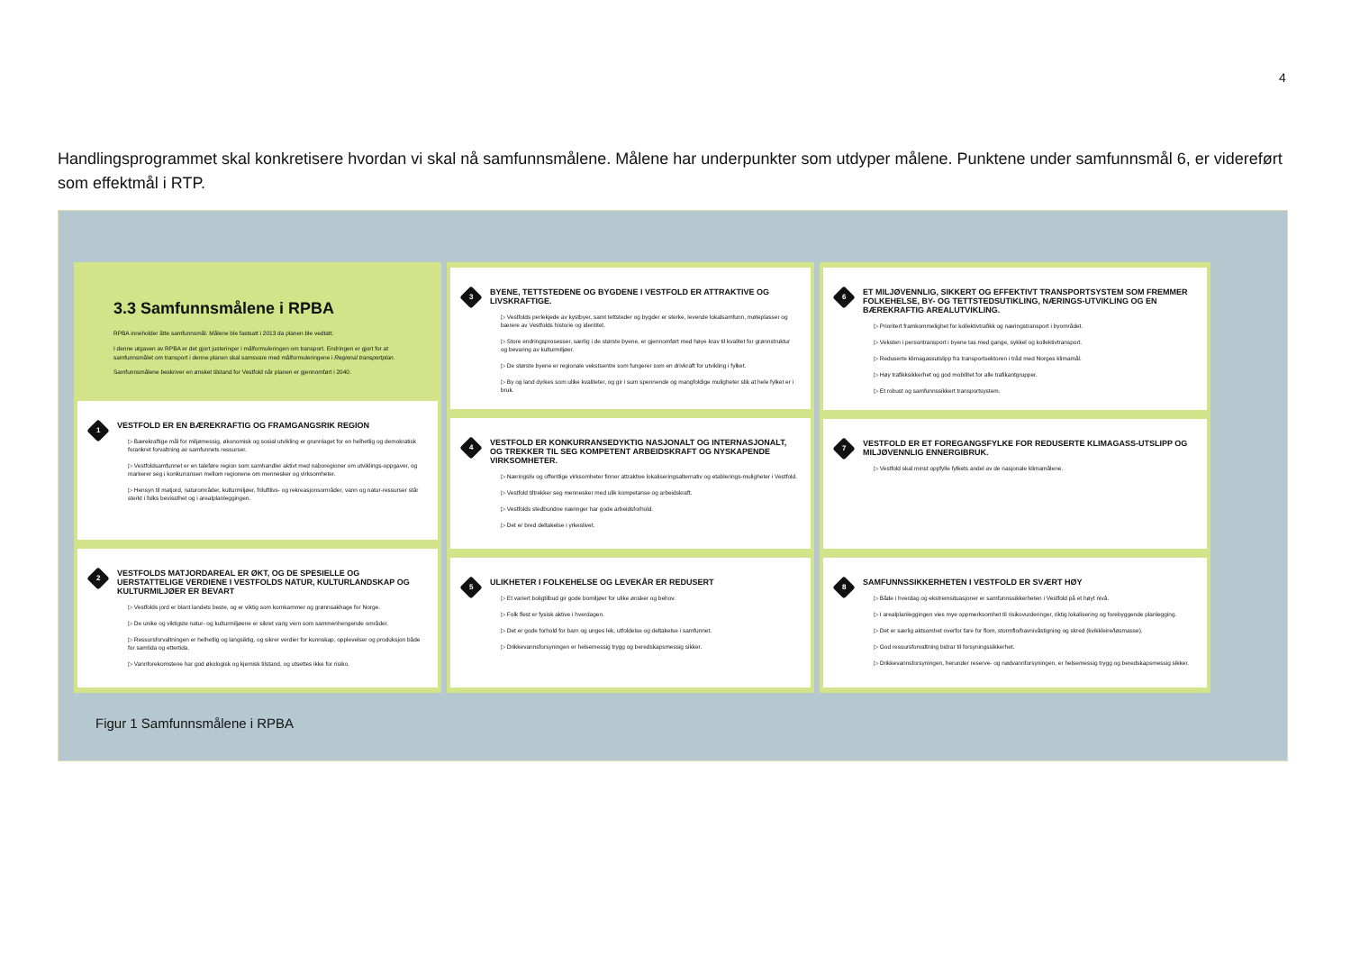4
Handlingsprogrammet skal konkretisere hvordan vi skal nå samfunnsmålene. Målene har underpunkter som utdyper målene. Punktene under samfunnsmål 6, er videreført som effektmål i RTP.
3.3 Samfunnsmålene i RPBA
RPBA inneholder åtte samfunnsmål. Målene ble fastsatt i 2013 da planen ble vedtatt.
I denne utgaven av RPBA er det gjort justeringer i målformuleringen om transport. Endringen er gjort for at samfunnsmålet om transport i denne planen skal samsvare med målformuleringene i Regional transportplan.
Samfunnsmålene beskriver en ønsket tilstand for Vestfold når planen er gjennomført i 2040.
1
VESTFOLD ER EN BÆREKRAFTIG OG FRAMGANGSRIK REGION
▷ Bærekraftige mål for miljømessig, økonomisk og sosial utvikling er grunnlaget for en helhetlig og demokratisk forankret forvaltning av samfunnets ressurser.
▷ Vestfoldsamfunnet er en taleføre region som samhandler aktivt med naboregioner om utviklings-oppgaver, og markerer seg i konkurransen mellom regionene om mennesker og virksomheter.
▷ Hensyn til matjord, naturområder, kulturmiljøer, friluftlivs- og rekreasjonsområder, vann og natur-ressurser står sterkt i folks bevissthet og i arealplanleggingen.
2
VESTFOLDS MATJORDAREAL ER ØKT, OG DE SPESIELLE OG UERSTATTELIGE VERDIENE I VESTFOLDS NATUR, KULTURLANDSKAP OG KULTURMILJØER ER BEVART
▷ Vestfolds jord er blant landets beste, og er viktig som kornkammer og grønnsakhage for Norge.
▷ De unike og viktigste natur- og kulturmiljøene er sikret varig vern som sammenhengende områder.
▷ Ressursforvaltningen er helhetlig og langsiktig, og sikrer verdier for kunnskap, opplevelser og produksjon både for samtida og ettertida.
▷ Vannforekomstene har god økologisk og kjemisk tilstand, og utsettes ikke for risiko.
3
BYENE, TETTSTEDENE OG BYGDENE I VESTFOLD ER ATTRAKTIVE OG LIVSKRAFTIGE.
▷ Vestfolds perlekjede av kystbyer, samt tettsteder og bygder er sterke, levende lokalsamfunn, møteplasser og bærere av Vestfolds historie og identitet.
▷ Store endringsprosesser, særlig i de største byene, er gjennomført med høye krav til kvalitet for grønnstruktur og bevaring av kulturmiljøer.
▷ De største byene er regionale vekstsentre som fungerer som en drivkraft for utvikling i fylket.
▷ By og land dyrkes som ulike kvaliteter, og gir i sum spennende og mangfoldige muligheter slik at hele fylket er i bruk.
4
VESTFOLD ER KONKURRANSEDYKTIG NASJONALT OG INTERNASJONALT, OG TREKKER TIL SEG KOMPETENT ARBEIDSKRAFT OG NYSKAPENDE VIRKSOMHETER.
▷ Næringsliv og offentlige virksomheter finner attraktive lokaliseringsalternativ og etablerings-muligheter i Vestfold.
▷ Vestfold tiltrekker seg mennesker med ulik kompetanse og arbeidskraft.
▷ Vestfolds stedbundne næringer har gode arbeidsforhold.
▷ Det er bred deltakelse i yrkeslivet.
5
ULIKHETER I FOLKEHELSE OG LEVEKÅR ER REDUSERT
▷ Et variert boligtilbud gir gode bomiljøer for ulike ønsker og behov.
▷ Folk flest er fysisk aktive i hverdagen.
▷ Det er gode forhold for barn og unges lek, utfoldelse og deltakelse i samfunnet.
▷ Drikkevannsforsyningen er helsemessig trygg og beredskapsmessig sikker.
6
ET MILJØVENNLIG, SIKKERT OG EFFEKTIVT TRANSPORTSYSTEM SOM FREMMER FOLKEHELSE, BY- OG TETTSTEDSUTIKLING, NÆRINGS-UTVIKLING OG EN BÆREKRAFTIG AREALUTVIKLING.
▷ Prioritert framkommelighet for kollektivtrafikk og næringstransport i byområdet.
▷ Veksten i persontransport i byene tas med gange, sykkel og kollektivtransport.
▷ Reduserte klimagassutslipp fra transportsektoren i tråd med Norges klimamål.
▷ Høy trafikksikkerhet og god mobilitet for alle trafikantgrupper.
▷ Et robust og samfunnssikkert transportsystem.
7
VESTFOLD ER ET FOREGANGSFYLKE FOR REDUSERTE KLIMAGASS-UTSLIPP OG MILJØVENNLIG ENNERGIBRUK.
▷ Vestfold skal minst oppfylle fylkets andel av de nasjonale klimamålene.
8
SAMFUNNSSIKKERHETEN I VESTFOLD ER SVÆRT HØY
▷ Både i hverdag og ekstremsituasjoner er samfunnssikkerheten i Vestfold på et høyt nivå.
▷ I arealplanleggingen vies mye oppmerksomhet til risikovurderinger, riktig lokalisering og forebyggende planlegging.
▷ Det er særlig aktsomhet overfor fare for flom, stormflo/havnivåstigning og skred (kvikkleire/løsmasse).
▷ God ressursforvaltning bidrar til forsyningssikkerhet.
▷ Drikkevannsforsyningen, herunder reserve- og nødvannforsyningen, er helsemessig trygg og beredskapsmessig sikker.
Figur 1 Samfunnsmålene i RPBA